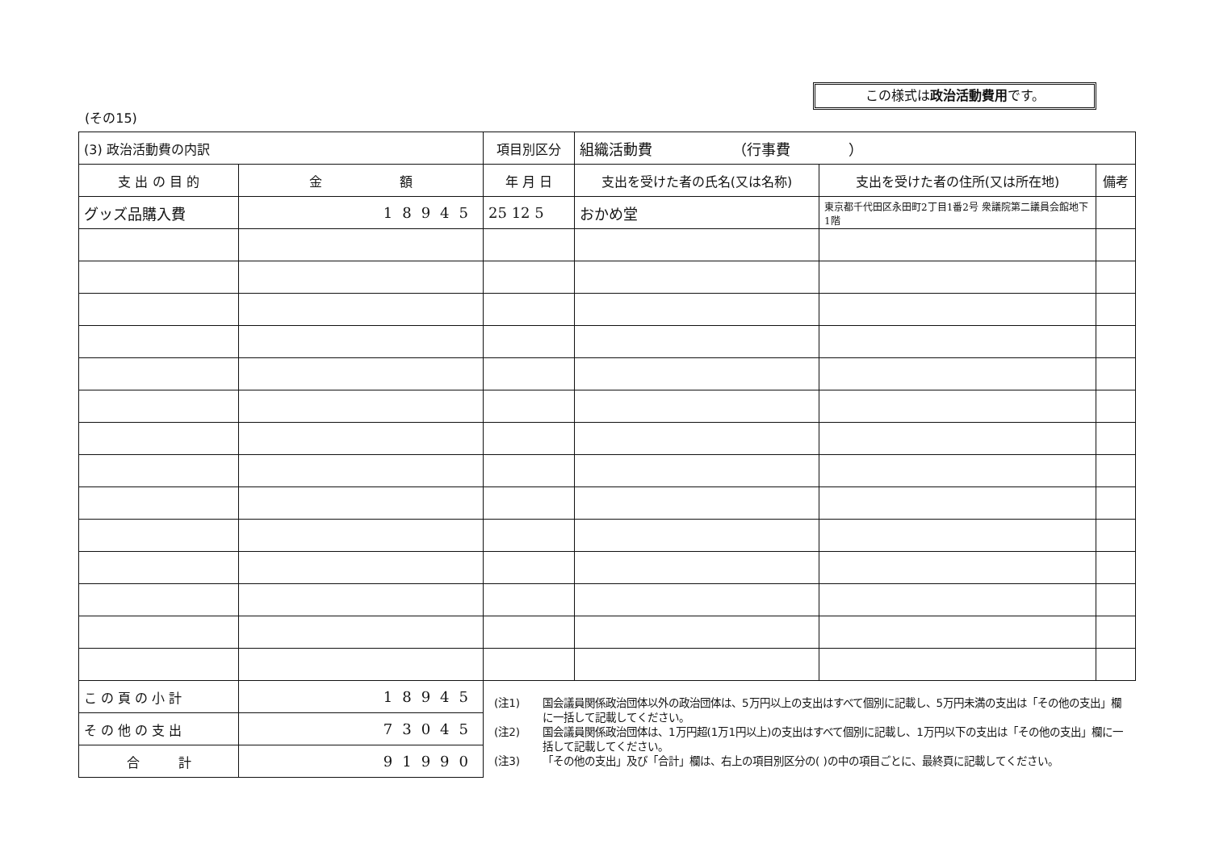この様式は政治活動費用です。
(その15)
| (3) 政治活動費の内訳 | | 項目別区分 | 組織活動費 （行事費 ） | | |
| 支 出 の 目 的 | 金 額 | 年 月 日 | 支出を受けた者の氏名(又は名称) | 支出を受けた者の住所(又は所在地) | 備考 |
| グッズ品購入費 | 18945 | 25 12 5 | おかめ堂 | 東京都千代田区永田町2丁目1番2号 衆議院第二議員会館地下1階 | |
| こ の 頁 の 小 計 | 18945 | | | | |
| そ の 他 の 支 出 | 73045 | | | | |
| 合 計 | 91990 | | | | |
(注1) 国会議員関係政治団体以外の政治団体は、5万円以上の支出はすべて個別に記載し、5万円未満の支出は「その他の支出」欄に一括して記載してください。
(注2) 国会議員関係政治団体は、1万円超(1万1円以上)の支出はすべて個別に記載し、1万円以下の支出は「その他の支出」欄に一括して記載してください。
(注3) 「その他の支出」及び「合計」欄は、右上の項目別区分の( )の中の項目ごとに、最終頁に記載してください。